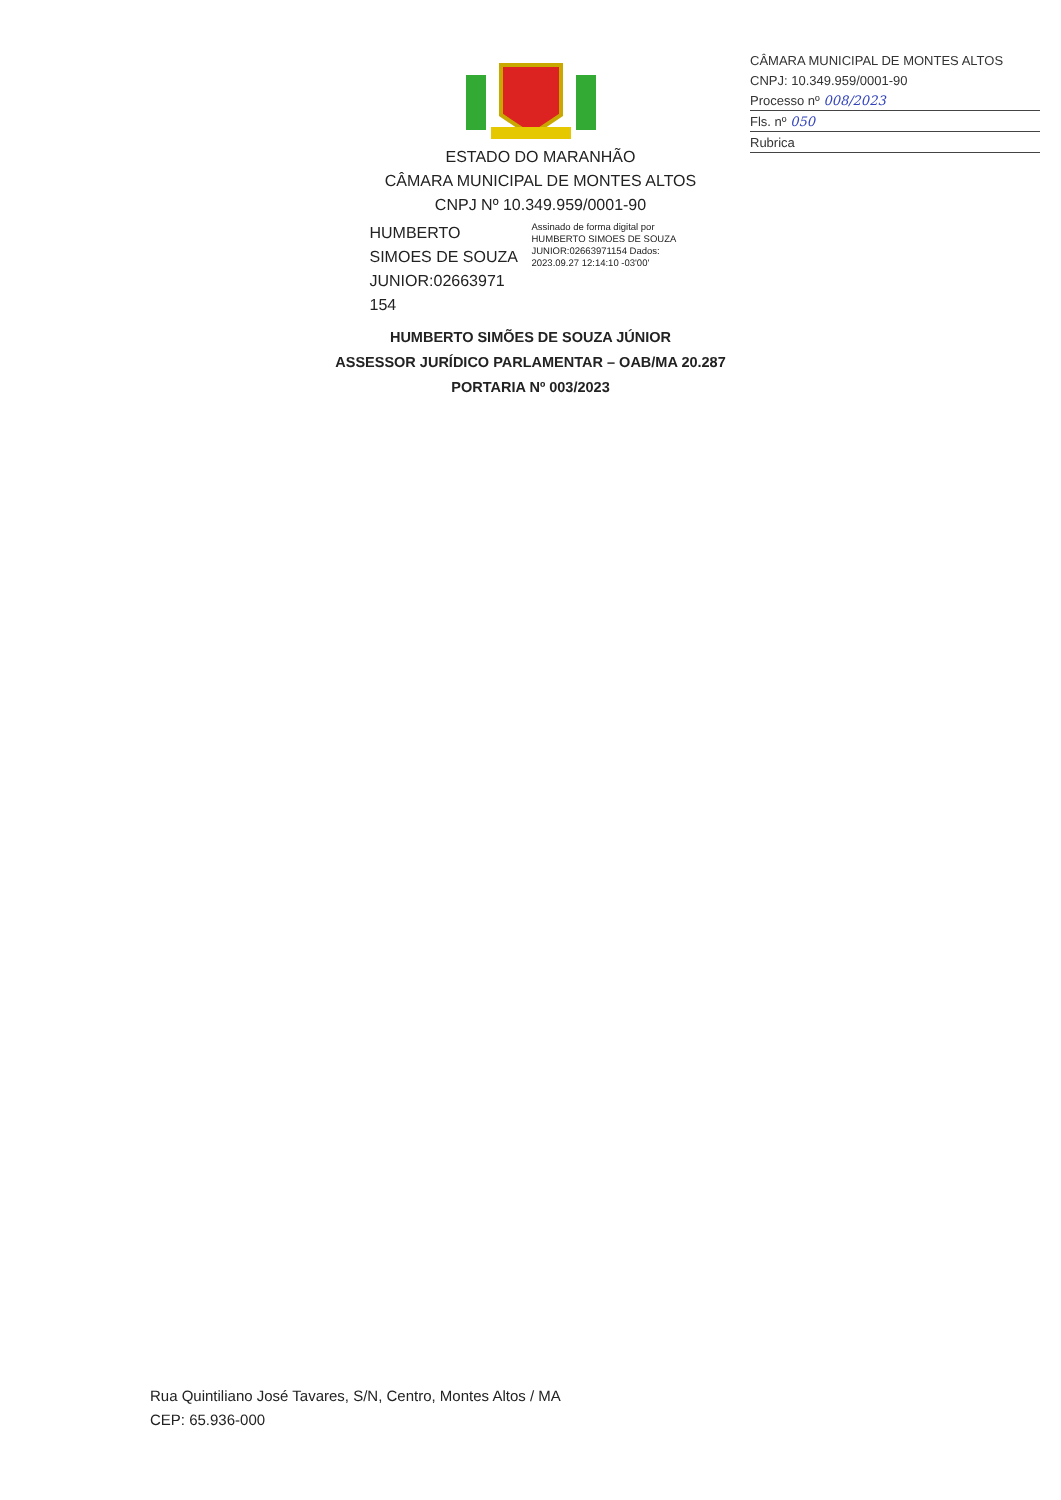CÂMARA MUNICIPAL DE MONTES ALTOS
CNPJ: 10.349.959/0001-90
Processo nº 008/2023
Fls. nº 050
Rubrica
ESTADO DO MARANHÃO
CÂMARA MUNICIPAL DE MONTES ALTOS
CNPJ Nº 10.349.959/0001-90
HUMBERTO SIMOES DE SOUZA JUNIOR:02663971 154
Assinado de forma digital por HUMBERTO SIMOES DE SOUZA JUNIOR:02663971154 Dados: 2023.09.27 12:14:10 -03'00'
HUMBERTO SIMÕES DE SOUZA JÚNIOR
ASSESSOR JURÍDICO PARLAMENTAR – OAB/MA 20.287
PORTARIA Nº 003/2023
Rua Quintiliano José Tavares, S/N, Centro, Montes Altos / MA
CEP: 65.936-000